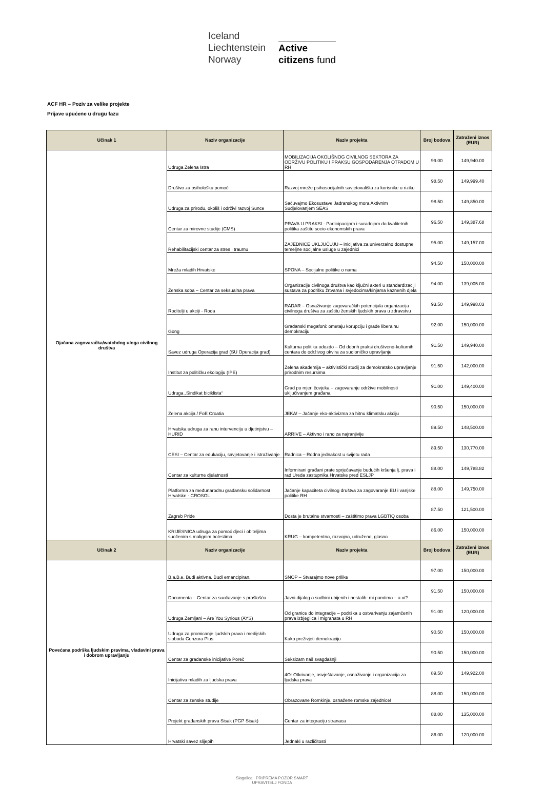Iceland
Liechtenstein
Norway
Active
citizens fund
ACF HR – Poziv za velike projekte
Prijave upućene u drugu fazu
| Učinak 1 | Naziv organizacije | Naziv projekta | Broj bodova | Zatraženi iznos (EUR) |
| --- | --- | --- | --- | --- |
| Ojačana zagovaračka/watchdog uloga civilnog društva | Udruga Zelena Istra | MOBILIZACIJA OKOLIŠNOG CIVILNOG SEKTORA ZA ODRŽIVU POLITIKU I PRAKSU GOSPODARENJA OTPADOM U RH | 99.00 | 149,940.00 |
| | Društvo za psihološku pomoć | Razvoj mreže psihosocijalnih savjetovališta za korisnike u riziku | 98.50 | 149,999.40 |
| | Udruga za prirodu, okoliš i održivi razvoj Sunce | Sačuvajmo Ekosustave Jadranskog mora Aktivnim Sudjelovanjem SEAS | 98.50 | 149,850.00 |
| | Centar za mirovne studije (CMS) | PRAVA U PRAKSI - Participacijom i suradnjom do kvalitetnih politika zaštite socio-ekonomskih prava | 96.50 | 149,387.68 |
| | Rehabilitacijski centar za stres i traumu | ZAJEDNICE UKLJUČUJU – inicijativa za univerzalno dostupne temeljne socijalne usluge u zajednici | 95.00 | 149,157.00 |
| | Mreža mladih Hrvatske | SPONA – Socijalne politike o nama | 94.50 | 150,000.00 |
| | Ženska soba – Centar za seksualna prava | Organizacije civilnoga društva kao ključni akteri u standardizaciji sustava za podršku žrtvama i svjedocima/kinjama kaznenih djela | 94.00 | 139,005.00 |
| | Roditelji u akciji - Roda | RADAR – Osnaživanje zagovaračkih potencijala organizacija civilnoga društva za zaštitu ženskih ljudskih prava u zdravstvu | 93.50 | 149,998.03 |
| | Gong | Građanski megafoni: ometaju korupciju i grade liberalnu demokraciju | 92.00 | 150,000.00 |
| | Savez udruga Operacija grad (SU Operacija grad) | Kulturna politika odozdo – Od dobrih praksi društveno-kulturnih centara do održivog okvira za sudioničko upravljanje | 91.50 | 149,940.00 |
| | Institut za političku ekologiju (IPE) | Zelena akademija – aktivistički studij za demokratsko upravljanje prirodnim resursima | 91.50 | 142,000.00 |
| | Udruga „Sindikat biciklista“ | Grad po mjeri čovjeka – zagovaranje održive mobilnosti uključivanjem građana | 91.00 | 149,400.00 |
| | Zelena akcija / FoE Croatia | JEKA! – Jačanje eko-aktivizma za hitnu klimatsku akciju | 90.50 | 150,000.00 |
| | Hrvatska udruga za ranu intervenciju u djetinjstvu – HURID | ARRIVE – Aktivno i rano za najranjivije | 89.50 | 148,500.00 |
| | CESI – Centar za edukaciju, savjetovanje i istraživanje | Radnica – Rodna jednakost u svijetu rada | 89.50 | 130,770.00 |
| | Centar za kulturne djelatnosti | Informirani građani prate sprječavanje budućih kršenja lj. prava i rad Ureda zastupnika Hrvatske pred ESLJP | 88.00 | 149,788.82 |
| | Platforma za međunarodnu građansku solidarnost Hrvatske - CROSOL | Jačanje kapaciteta civilnog društva za zagovaranje EU i vanjske politike RH | 88.00 | 149,750.00 |
| | Zagreb Pride | Dosta je brutalne stvarnosti – zaštitimo prava LGBTIQ osoba | 87.50 | 121,500.00 |
| | KRIJESNICA udruga za pomoć djeci i obiteljima suočenim s malignim bolestima | KRUG – kompetentno, razvojno, udruženo, glasno | 86.00 | 150,000.00 |
| Učinak 2 | Naziv organizacije | Naziv projekta | Broj bodova | Zatraženi iznos (EUR) |
| Povećana podrška ljudskim pravima, vladavini prava i dobrom upravljanju | B.a.B.e. Budi aktivna. Budi emancipiran. | SNOP – Stvarajmo nove prilike | 97.00 | 150,000.00 |
| | Documenta – Centar za suočavanje s prošlošću | Javni dijalog o sudbini ubijenih i nestalih: mi pamtimo – a vi? | 91.50 | 150,000.00 |
| | Udruga Zemljani – Are You Syrious (AYS) | Od granice do integracije – podrška u ostvarivanju zajamčenih prava izbjeglica i migranata u RH | 91.00 | 120,000.00 |
| | Udruga za promicanje ljudskih prava i medijskih sloboda Cenzura Plus | Kako preživjeti demokraciju | 90.50 | 150,000.00 |
| | Centar za građanske inicijative Poreč | Seksizam naš svagdašnji | 90.50 | 150,000.00 |
| | Inicijativa mladih za ljudska prava | 4O: Otkrivanje, osvještavanje, osnaživanje i organizacija za ljudska prava | 89.50 | 149,922.00 |
| | Centar za ženske studije | Obrazovane Romkinje, osnažene romske zajednice! | 88.00 | 150,000.00 |
| | Projekt građanskih prava Sisak (PGP Sisak) | Centar za integraciju stranaca | 88.00 | 135,000.00 |
| | Hrvatski savez slijepih | Jednaki u različitosti | 86.00 | 120,000.00 |
Slagalica PRIPREMA POZOR SMART
UPRAVITELJ FONDA